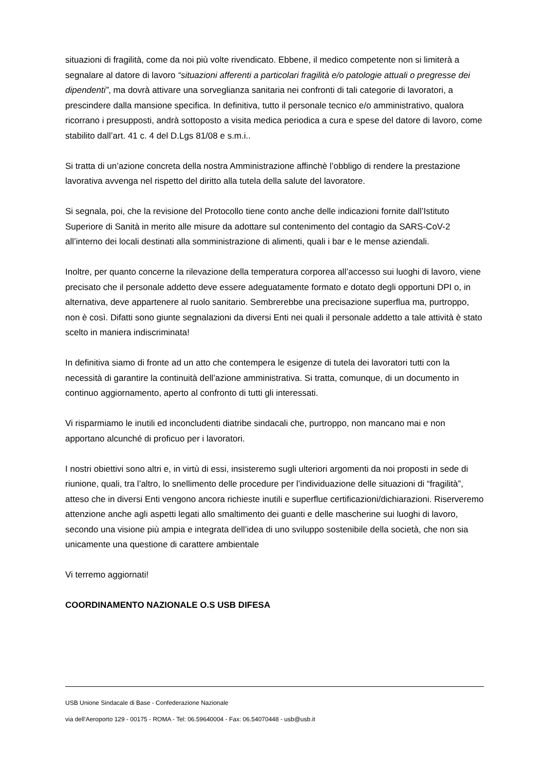situazioni di fragilità, come da noi più volte rivendicato. Ebbene, il medico competente non si limiterà a segnalare al datore di lavoro “situazioni afferenti a particolari fragilità e/o patologie attuali o pregresse dei dipendenti”, ma dovrà attivare una sorveglianza sanitaria nei confronti di tali categorie di lavoratori, a prescindere dalla mansione specifica. In definitiva, tutto il personale tecnico e/o amministrativo, qualora ricorrano i presupposti, andrà sottoposto a visita medica periodica a cura e spese del datore di lavoro, come stabilito dall’art. 41 c. 4 del D.Lgs 81/08 e s.m.i..
Si tratta di un’azione concreta della nostra Amministrazione affinchè l’obbligo di rendere la prestazione lavorativa avvenga nel rispetto del diritto alla tutela della salute del lavoratore.
Si segnala, poi, che la revisione del Protocollo tiene conto anche delle indicazioni fornite dall’Istituto Superiore di Sanità in merito alle misure da adottare sul contenimento del contagio da SARS-CoV-2 all’interno dei locali destinati alla somministrazione di alimenti, quali i bar e le mense aziendali.
Inoltre, per quanto concerne la rilevazione della temperatura corporea all’accesso sui luoghi di lavoro, viene precisato che il personale addetto deve essere adeguatamente formato e dotato degli opportuni DPI o, in alternativa, deve appartenere al ruolo sanitario. Sembrerebbe una precisazione superflua ma, purtroppo, non è così. Difatti sono giunte segnalazioni da diversi Enti nei quali il personale addetto a tale attività è stato scelto in maniera indiscriminata!
In definitiva siamo di fronte ad un atto che contempera le esigenze di tutela dei lavoratori tutti con la necessità di garantire la continuità dell’azione amministrativa. Si tratta, comunque, di un documento in continuo aggiornamento, aperto al confronto di tutti gli interessati.
Vi risparmiamo le inutili ed inconcludenti diatribe sindacali che, purtroppo, non mancano mai e non apportano alcunché di proficuo per i lavoratori.
I nostri obiettivi sono altri e, in virtù di essi, insisteremo sugli ulteriori argomenti da noi proposti in sede di riunione, quali, tra l’altro, lo snellimento delle procedure per l’individuazione delle situazioni di “fragilità”, atteso che in diversi Enti vengono ancora richieste inutili e superflue certificazioni/dichiarazioni. Riserveremo attenzione anche agli aspetti legati allo smaltimento dei guanti e delle mascherine sui luoghi di lavoro, secondo una visione più ampia e integrata dell’idea di uno sviluppo sostenibile della società, che non sia unicamente una questione di carattere ambientale
Vi terremo aggiornati!
COORDINAMENTO NAZIONALE O.S USB DIFESA
USB Unione Sindacale di Base - Confederazione Nazionale
via dell'Aeroporto 129 - 00175 - ROMA - Tel: 06.59640004 - Fax: 06.54070448 - usb@usb.it